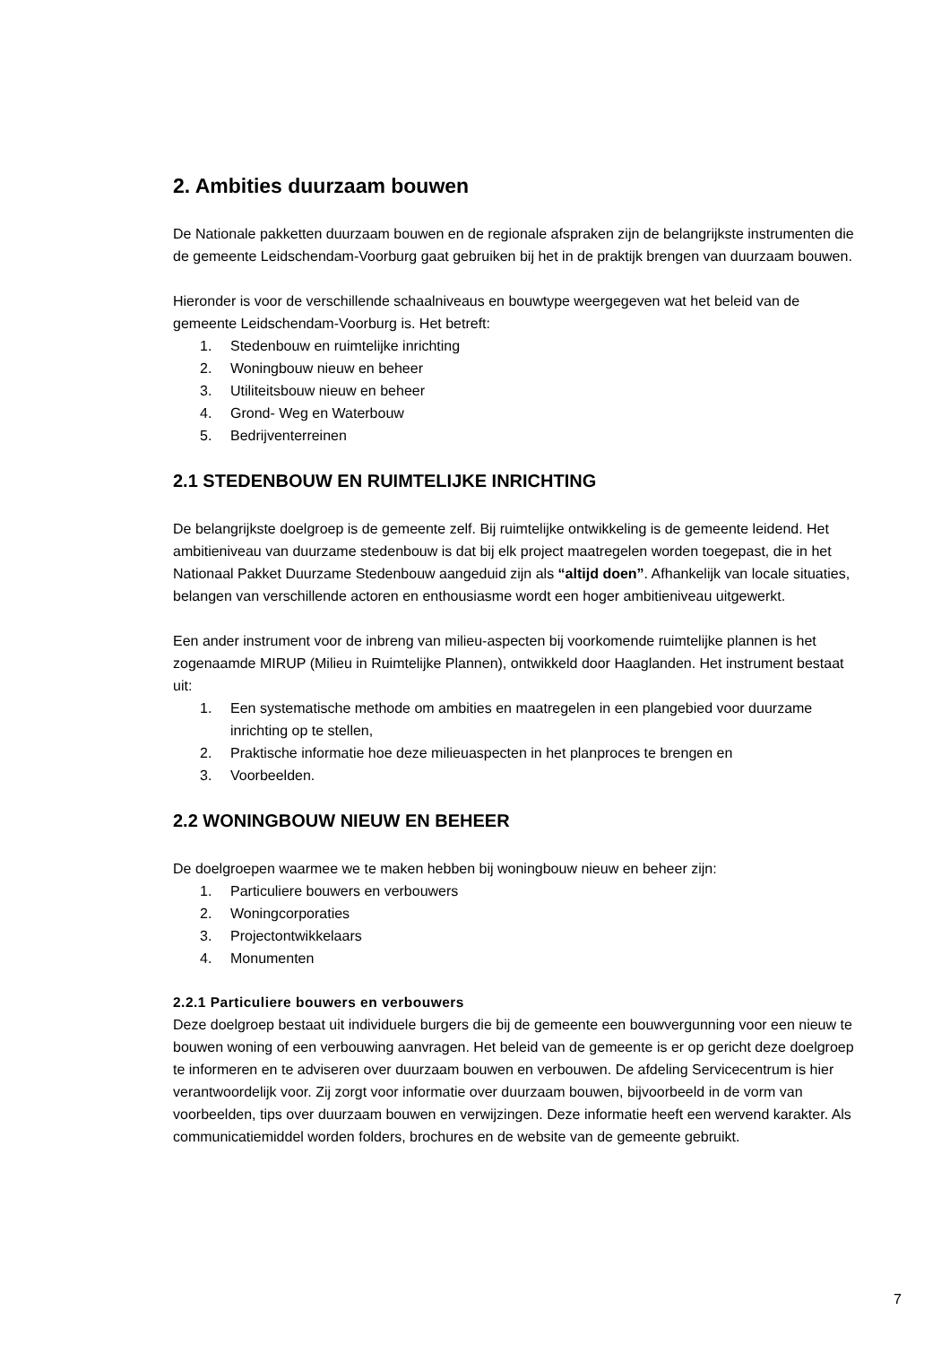2. Ambities duurzaam bouwen
De Nationale pakketten duurzaam bouwen en de regionale afspraken zijn de belangrijkste instrumenten die de gemeente Leidschendam-Voorburg gaat gebruiken bij het in de praktijk brengen van duurzaam bouwen.
Hieronder is voor de verschillende schaalniveaus en bouwtype weergegeven wat het beleid van de gemeente Leidschendam-Voorburg is. Het betreft:
1. Stedenbouw en ruimtelijke inrichting
2. Woningbouw nieuw en beheer
3. Utiliteitsbouw nieuw en beheer
4. Grond- Weg en Waterbouw
5. Bedrijventerreinen
2.1 STEDENBOUW EN RUIMTELIJKE INRICHTING
De belangrijkste doelgroep is de gemeente zelf. Bij ruimtelijke ontwikkeling is de gemeente leidend. Het ambitieniveau van duurzame stedenbouw is dat bij elk project maatregelen worden toegepast, die in het Nationaal Pakket Duurzame Stedenbouw aangeduid zijn als “altijd doen”. Afhankelijk van locale situaties, belangen van verschillende actoren en enthousiasme wordt een hoger ambitieniveau uitgewerkt.
Een ander instrument voor de inbreng van milieu-aspecten bij voorkomende ruimtelijke plannen is het zogenaamde MIRUP (Milieu in Ruimtelijke Plannen), ontwikkeld door Haaglanden. Het instrument bestaat uit:
1. Een systematische methode om ambities en maatregelen in een plangebied voor duurzame inrichting op te stellen,
2. Praktische informatie hoe deze milieuaspecten in het planproces te brengen en
3. Voorbeelden.
2.2 WONINGBOUW NIEUW EN BEHEER
De doelgroepen waarmee we te maken hebben bij woningbouw nieuw en beheer zijn:
1. Particuliere bouwers en verbouwers
2. Woningcorporaties
3. Projectontwikkelaars
4. Monumenten
2.2.1 Particuliere bouwers en verbouwers
Deze doelgroep bestaat uit individuele burgers die bij de gemeente een bouwvergunning voor een nieuw te bouwen woning of een verbouwing aanvragen. Het beleid van de gemeente is er op gericht deze doelgroep te informeren en te adviseren over duurzaam bouwen en verbouwen. De afdeling Servicecentrum is hier verantwoordelijk voor. Zij zorgt voor informatie over duurzaam bouwen, bijvoorbeeld in de vorm van voorbeelden, tips over duurzaam bouwen en verwijzingen. Deze informatie heeft een wervend karakter. Als communicatiemiddel worden folders, brochures en de website van de gemeente gebruikt.
7